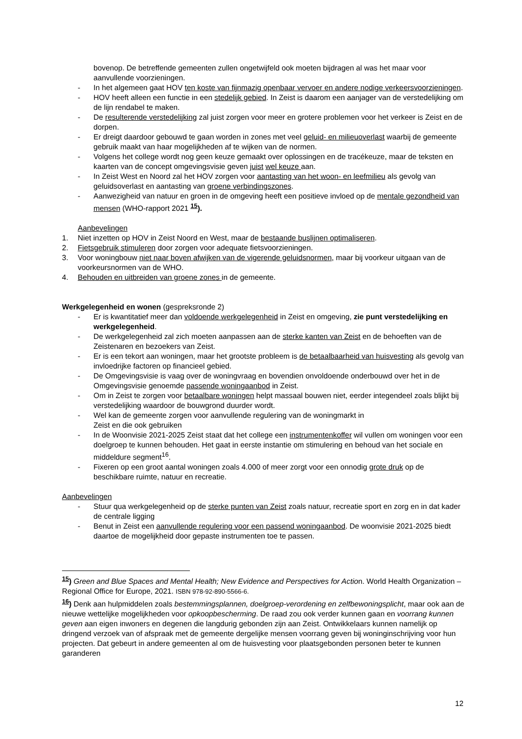bovenop. De betreffende gemeenten zullen ongetwijfeld ook moeten bijdragen al was het maar voor aanvullende voorzieningen.
- In het algemeen gaat HOV ten koste van fijnmazig openbaar vervoer en andere nodige verkeersvoorzieningen.
- HOV heeft alleen een functie in een stedelijk gebied. In Zeist is daarom een aanjager van de verstedelijking om de lijn rendabel te maken.
- De resulterende verstedelijking zal juist zorgen voor meer en grotere problemen voor het verkeer is Zeist en de dorpen.
- Er dreigt daardoor gebouwd te gaan worden in zones met veel geluid- en milieuoverlast waarbij de gemeente gebruik maakt van haar mogelijkheden af te wijken van de normen.
- Volgens het college wordt nog geen keuze gemaakt over oplossingen en de tracékeuze, maar de teksten en kaarten van de concept omgevingsvisie geven juist wel keuze aan.
- In Zeist West en Noord zal het HOV zorgen voor aantasting van het woon- en leefmilieu als gevolg van geluidsoverlast en aantasting van groene verbindingszones.
- Aanwezigheid van natuur en groen in de omgeving heeft een positieve invloed op de mentale gezondheid van mensen (WHO-rapport 2021 <sup>15</sup>).
Aanbevelingen
1. Niet inzetten op HOV in Zeist Noord en West, maar de bestaande buslijnen optimaliseren.
2. Fietsgebruik stimuleren door zorgen voor adequate fietsvoorzieningen.
3. Voor woningbouw niet naar boven afwijken van de vigerende geluidsnormen, maar bij voorkeur uitgaan van de voorkeursnormen van de WHO.
4. Behouden en uitbreiden van groene zones in de gemeente.
Werkgelegenheid en wonen (gespreksronde 2)
- Er is kwantitatief meer dan voldoende werkgelegenheid in Zeist en omgeving, zie punt verstedelijking en werkgelegenheid.
- De werkgelegenheid zal zich moeten aanpassen aan de sterke kanten van Zeist en de behoeften van de Zeistenaren en bezoekers van Zeist.
- Er is een tekort aan woningen, maar het grootste probleem is de betaalbaarheid van huisvesting als gevolg van invloedrijke factoren op financieel gebied.
- De Omgevingsvisie is vaag over de woningvraag en bovendien onvoldoende onderbouwd over het in de Omgevingsvisie genoemde passende woningaanbod in Zeist.
- Om in Zeist te zorgen voor betaalbare woningen helpt massaal bouwen niet, eerder integendeel zoals blijkt bij verstedelijking waardoor de bouwgrond duurder wordt.
- Wel kan de gemeente zorgen voor aanvullende regulering van de woningmarkt in
Zeist en die ook gebruiken
- In de Woonvisie 2021-2025 Zeist staat dat het college een instrumentenkoffer wil vullen om woningen voor een doelgroep te kunnen behouden. Het gaat in eerste instantie om stimulering en behoud van het sociale en middeldure segment<sup>16</sup>.
- Fixeren op een groot aantal woningen zoals 4.000 of meer zorgt voor een onnodig grote druk op de beschikbare ruimte, natuur en recreatie.
Aanbevelingen
- Stuur qua werkgelegenheid op de sterke punten van Zeist zoals natuur, recreatie sport en zorg en in dat kader de centrale ligging
- Benut in Zeist een aanvullende regulering voor een passend woningaanbod. De woonvisie 2021-2025 biedt daartoe de mogelijkheid door gepaste instrumenten toe te passen.
<sup>15</sup>) Green and Blue Spaces and Mental Health; New Evidence and Perspectives for Action. World Health Organization – Regional Office for Europe, 2021. ISBN 978-92-890-5566-6.
<sup>16</sup>) Denk aan hulpmiddelen zoals bestemmingsplannen, doelgroep-verordening en zelfbewoningsplicht, maar ook aan de nieuwe wettelijke mogelijkheden voor opkoopbescherming. De raad zou ook verder kunnen gaan en voorrang kunnen geven aan eigen inwoners en degenen die langdurig gebonden zijn aan Zeist. Ontwikkelaars kunnen namelijk op dringend verzoek van of afspraak met de gemeente dergelijke mensen voorrang geven bij woninginschrijving voor hun projecten. Dat gebeurt in andere gemeenten al om de huisvesting voor plaatsgebonden personen beter te kunnen garanderen
12